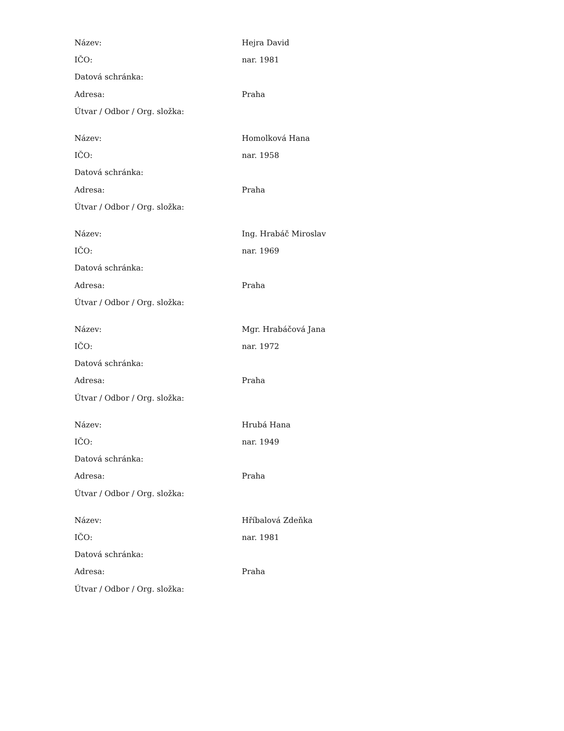| Název: | Hejra David |
| IČO: | nar. 1981 |
| Datová schránka: | |
| Adresa: | Praha |
| Útvar / Odbor / Org. složka: | |
| Název: | Homolková Hana |
| IČO: | nar. 1958 |
| Datová schránka: | |
| Adresa: | Praha |
| Útvar / Odbor / Org. složka: | |
| Název: | Ing. Hrabáč Miroslav |
| IČO: | nar. 1969 |
| Datová schránka: | |
| Adresa: | Praha |
| Útvar / Odbor / Org. složka: | |
| Název: | Mgr. Hrabáčová Jana |
| IČO: | nar. 1972 |
| Datová schránka: | |
| Adresa: | Praha |
| Útvar / Odbor / Org. složka: | |
| Název: | Hrubá Hana |
| IČO: | nar. 1949 |
| Datová schránka: | |
| Adresa: | Praha |
| Útvar / Odbor / Org. složka: | |
| Název: | Hříbalová Zdeňka |
| IČO: | nar. 1981 |
| Datová schránka: | |
| Adresa: | Praha |
| Útvar / Odbor / Org. složka: | |